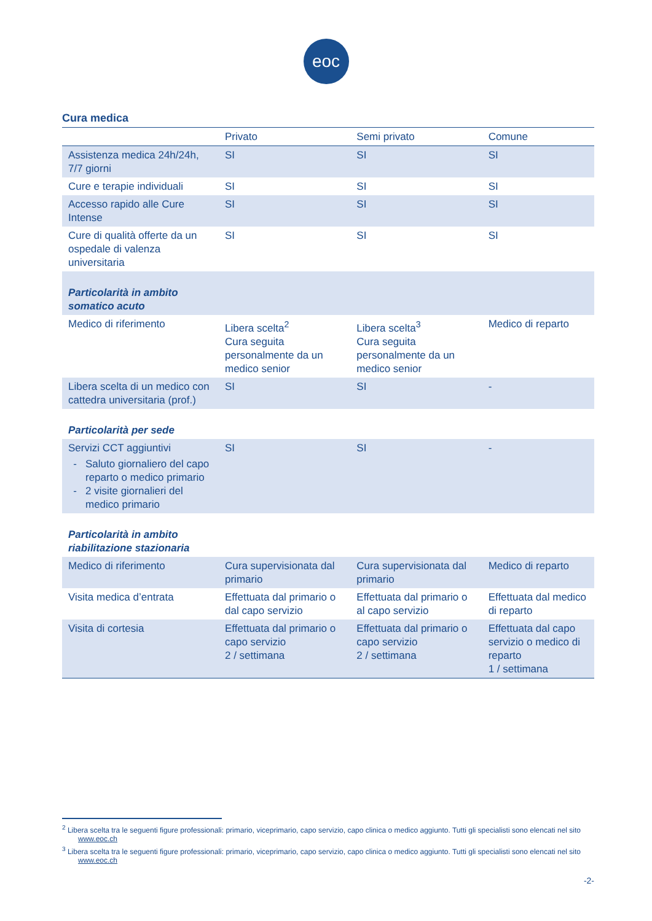eoc
Cura medica
| | Privato | Semi privato | Comune |
| --- | --- | --- | --- |
| Assistenza medica 24h/24h, 7/7 giorni | SI | SI | SI |
| Cure e terapie individuali | SI | SI | SI |
| Accesso rapido alle Cure Intense | SI | SI | SI |
| Cure di qualità offerte da un ospedale di valenza universitaria | SI | SI | SI |
| Particolarità in ambito somatico acuto | | | |
| Medico di riferimento | Libera scelta<sup>2</sup> Cura seguita personalmente da un medico senior | Libera scelta<sup>3</sup> Cura seguita personalmente da un medico senior | Medico di reparto |
| Libera scelta di un medico con cattedra universitaria (prof.) | SI | SI | - |
| Particolarità per sede | | | |
| Servizi CCT aggiuntivi Saluto giornaliero del capo reparto o medico primario 2 visite giornalieri del medico primario | SI | SI | - |
| Particolarità in ambito riabilitazione stazionaria | | | |
| Medico di riferimento | Cura supervisionata dal primario | Cura supervisionata dal primario | Medico di reparto |
| Visita medica d’entrata | Effettuata dal primario o dal capo servizio | Effettuata dal primario o al capo servizio | Effettuata dal medico di reparto |
| Visita di cortesia | Effettuata dal primario o capo servizio 2 / settimana | Effettuata dal primario o capo servizio 2 / settimana | Effettuata dal capo servizio o medico di reparto 1 / settimana |
<sup>2</sup> Libera scelta tra le seguenti figure professionali: primario, viceprimario, capo servizio, capo clinica o medico aggiunto. Tutti gli specialisti sono elencati nel sito www.eoc.ch
<sup>3</sup> Libera scelta tra le seguenti figure professionali: primario, viceprimario, capo servizio, capo clinica o medico aggiunto. Tutti gli specialisti sono elencati nel sito www.eoc.ch
-2-